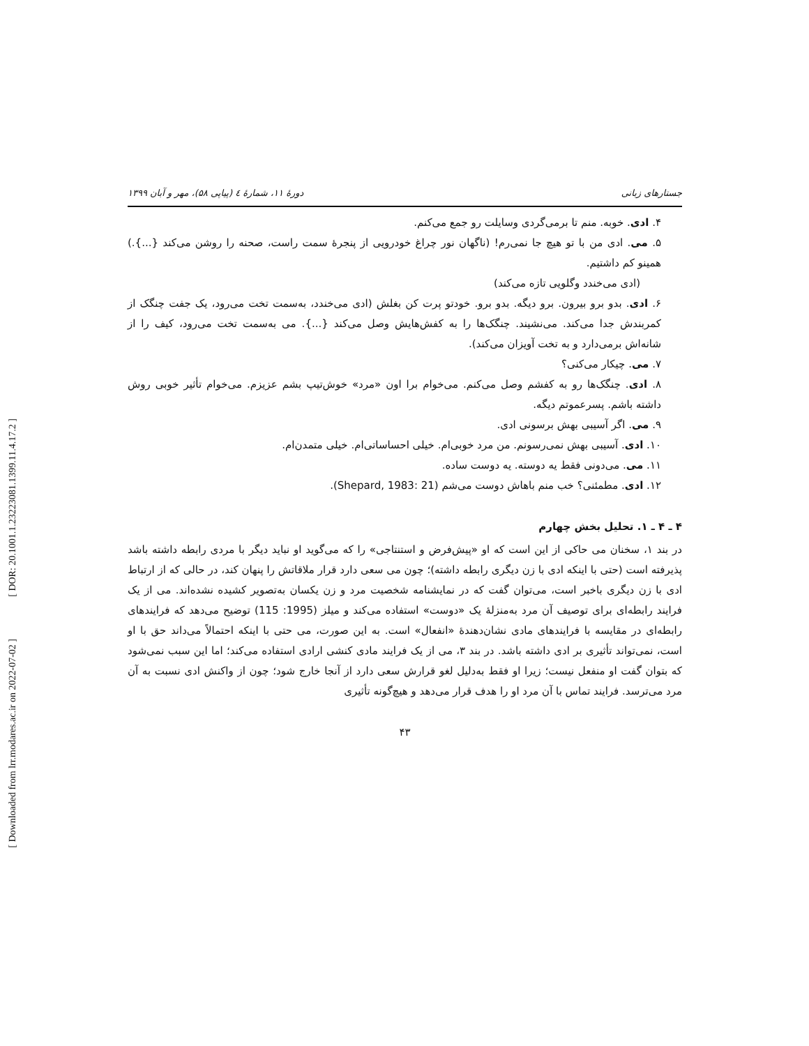[ DOR: 20.1001.1.23223081.1399.11.4.17.2 ]
[ Downloaded from lrr.modares.ac.ir on 2022-07-02 ]
جستارهای زبانی دورهٔ ۱۱، شمارهٔ ٤ (پیاپی ۵۸)، مهر و آبان ۱۳۹۹
۴. ادی. خوبه. منم تا برمی‌گردی وسایلت رو جمع می‌کنم.
۵. می. ادی من با تو هیچ جا نمی‌رم! (ناگهان نور چراغ خودرویی از پنجرهٔ سمت راست، صحنه را روشن می‌کند {...}.) همینو کم داشتیم.
(ادی می‌خندد وگلویی تازه می‌کند)
۶. ادی. بدو برو بیرون. برو دیگه. بدو برو. خودتو پرت کن بغلش (ادی می‌خندد، به‌سمت تخت می‌رود، یک جفت چنگک از کمربندش جدا می‌کند. می‌نشیند. چنگک‌ها را به کفش‌هایش وصل می‌کند {...}. می به‌سمت تخت می‌رود، کیف را از شانه‌اش برمی‌دارد و به تخت آویزان می‌کند).
۷. می. چیکار می‌کنی؟
۸. ادی. چنگک‌ها رو به کفشم وصل می‌کنم. می‌خوام برا اون «مرد» خوش‌تیپ بشم عزیزم. می‌خوام تأثیر خوبی روش داشته باشم. پسرعموتم دیگه.
۹. می. اگر آسیبی بهش برسونی ادی.
۱۰. ادی. آسیبی بهش نمی‌رسونم. من مرد خوبی‌ام. خیلی احساساتی‌ام. خیلی متمدن‌ام.
۱۱. می. می‌دونی فقط یه دوسته. یه دوست ساده.
۱۲. ادی. مطمئنی؟ خب منم باهاش دوست می‌شم (Shepard, 1983: 21).
۴ ـ ۴ ـ ۱. تحلیل بخش چهارم
در بند ۱، سخنان می حاکی از این است که او «پیش‌فرض و استنتاجی» را که می‌گوید او نباید دیگر با مردی رابطه داشته باشد پذیرفته است (حتی با اینکه ادی با زن دیگری رابطه داشته)؛ چون می سعی دارد قرار ملاقاتش را پنهان کند، در حالی که از ارتباط ادی با زن دیگری باخبر است، می‌توان گفت که در نمایشنامه شخصیت مرد و زن یکسان به‌تصویر کشیده نشده‌اند. می از یک فرایند رابطه‌ای برای توصیف آن مرد به‌منزلهٔ یک «دوست» استفاده می‌کند و میلز (1995: 115) توضیح می‌دهد که فرایندهای رابطه‌ای در مقایسه با فرایندهای مادی نشان‌دهندهٔ «انفعال» است. به این صورت، می حتی با اینکه احتمالاً می‌داند حق با او است، نمی‌تواند تأثیری بر ادی داشته باشد. در بند ۳، می از یک فرایند مادی کنشی ارادی استفاده می‌کند؛ اما این سبب نمی‌شود که بتوان گفت او منفعل نیست؛ زیرا او فقط به‌دلیل لغو قرارش سعی دارد از آنجا خارج شود؛ چون از واکنش ادی نسبت به آن مرد می‌ترسد. فرایند تماس با آن مرد او را هدف قرار می‌دهد و هیچ‌گونه تأثیری
۴۳